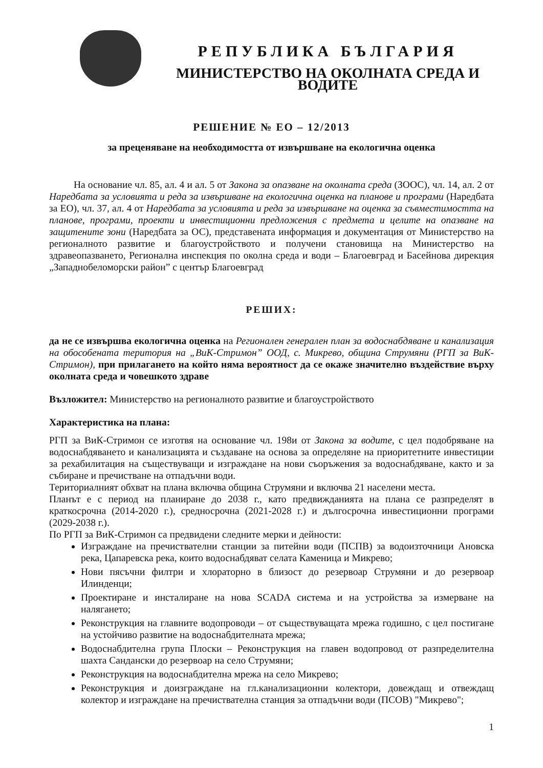РЕПУБЛИКА БЪЛГАРИЯ
МИНИСТЕРСТВО НА ОКОЛНАТА СРЕДА И ВОДИТЕ
РЕШЕНИЕ № ЕО – 12/2013
за преценяване на необходимостта от извършване на екологична оценка
На основание чл. 85, ал. 4 и ал. 5 от Закона за опазване на околната среда (ЗООС), чл. 14, ал. 2 от Наредбата за условията и реда за извършване на екологична оценка на планове и програми (Наредбата за ЕО), чл. 37, ал. 4 от Наредбата за условията и реда за извършване на оценка за съвместимостта на планове, програми, проекти и инвестиционни предложения с предмета и целите на опазване на защитените зони (Наредбата за ОС), представената информация и документация от Министерство на регионалното развитие и благоустройството и получени становища на Министерство на здравеопазването, Регионална инспекция по околна среда и води – Благоевград и Басейнова дирекция „Западнобеломорски район” с център Благоевград
РЕШИХ:
да не се извършва екологична оценка на Регионален генерален план за водоснабдяване и канализация на обособената територия на „ВиК-Стримон” ООД, с. Микрево, община Струмяни (РГП за ВиК-Стримон), при прилагането на който няма вероятност да се окаже значително въздействие върху околната среда и човешкото здраве
Възложител: Министерство на регионалното развитие и благоустройството
Характеристика на плана:
РГП за ВиК-Стримон се изготвя на основание чл. 198и от Закона за водите, с цел подобряване на водоснабдяването и канализацията и създаване на основа за определяне на приоритетните инвестиции за рехабилитация на съществуващи и изграждане на нови съоръжения за водоснабдяване, както и за събиране и пречистване на отпадъчни води.
Териториалният обхват на плана включва община Струмяни и включва 21 населени места.
Планът е с период на планиране до 2038 г., като предвижданията на плана се разпределят в краткосрочна (2014-2020 г.), средносрочна (2021-2028 г.) и дългосрочна инвестиционни програми (2029-2038 г.).
По РГП за ВиК-Стримон са предвидени следните мерки и дейности:
Изграждане на пречиствателни станции за питейни води (ПСПВ) за водоизточници Ановска река, Цапаревска река, които водоснабдяват селата Каменица и Микрево;
Нови пясъчни филтри и хлораторно в близост до резервоар Струмяни и до резервоар Илинденци;
Проектиране и инсталиране на нова SCADA система и на устройства за измерване на налягането;
Реконструкция на главните водопроводи – от съществуващата мрежа годишно, с цел постигане на устойчиво развитие на водоснабдителната мрежа;
Водоснабдителна група Плоски – Реконструкция на главен водопровод от разпределителна шахта Сандански до резервоар на село Струмяни;
Реконструкция на водоснабдителна мрежа на село Микрево;
Реконструкция и доизграждане на гл.канализационни колектори, довеждащ и отвеждащ колектор и изграждане на пречиствателна станция за отпадъчни води (ПСОВ) "Микрево";
1